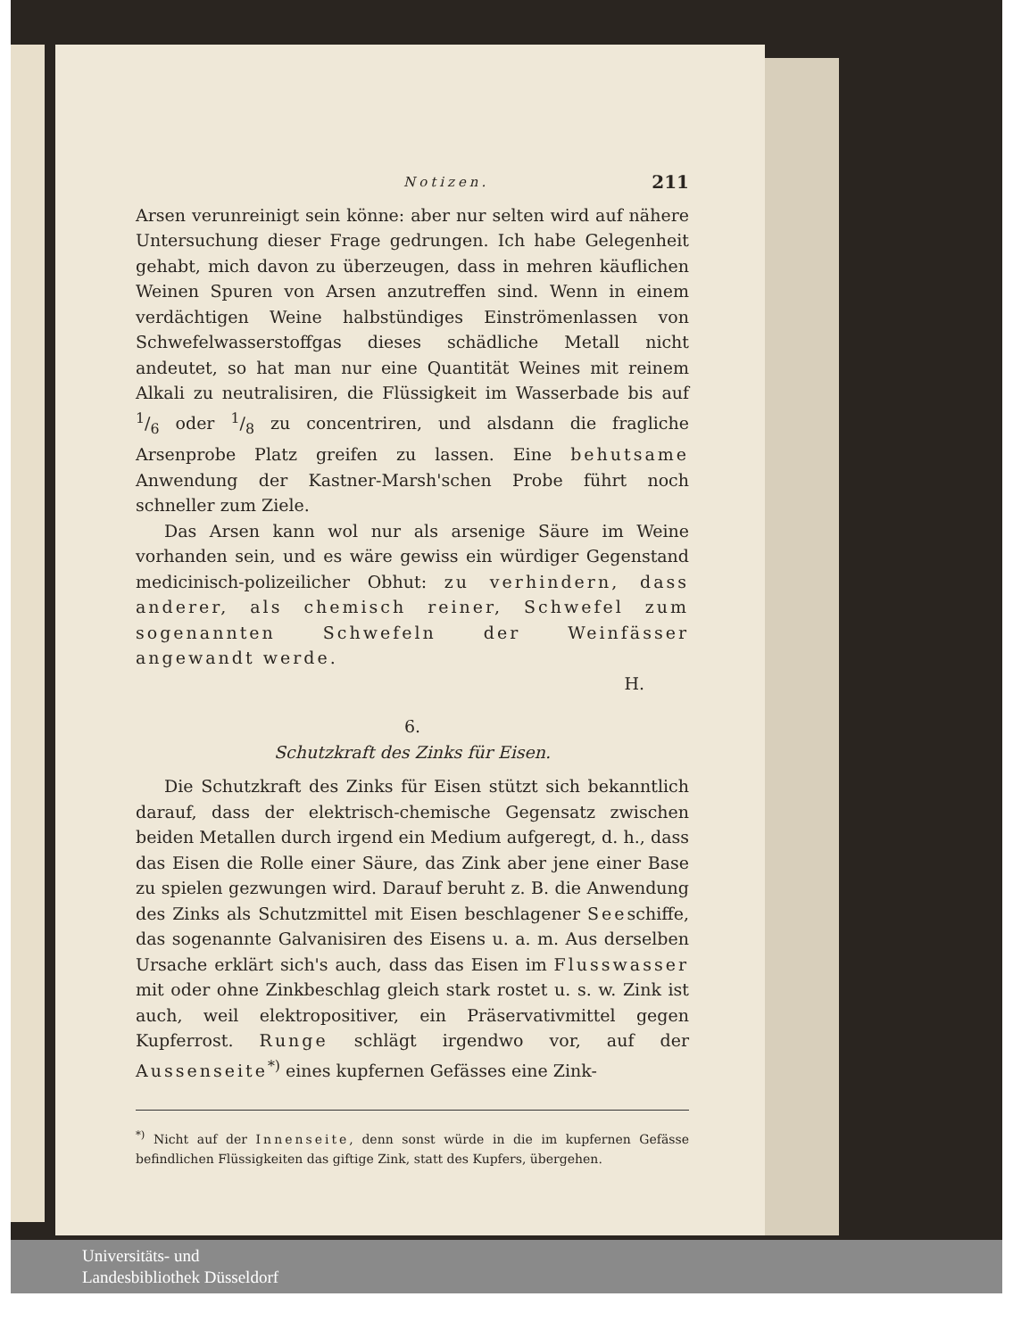Notizen. 211
Arsen verunreinigt sein könne: aber nur selten wird auf nähere Untersuchung dieser Frage gedrungen. Ich habe Gelegenheit gehabt, mich davon zu überzeugen, dass in mehren käuflichen Weinen Spuren von Arsen anzutreffen sind. Wenn in einem verdächtigen Weine halbstündiges Einströmenlassen von Schwefelwasserstoffgas dieses schädliche Metall nicht andeutet, so hat man nur eine Quantität Weines mit reinem Alkali zu neutralisiren, die Flüssigkeit im Wasserbade bis auf 1/6 oder 1/8 zu concentriren, und alsdann die fragliche Arsenprobe Platz greifen zu lassen. Eine behutsame Anwendung der Kastner-Marsh'schen Probe führt noch schneller zum Ziele.
Das Arsen kann wol nur als arsenige Säure im Weine vorhanden sein, und es wäre gewiss ein würdiger Gegenstand medicinisch-polizeilicher Obhut: zu verhindern, dass anderer, als chemisch reiner, Schwefel zum sogenannten Schwefeln der Weinfässer angewandt werde.
H.
6.
Schutzkraft des Zinks für Eisen.
Die Schutzkraft des Zinks für Eisen stützt sich bekanntlich darauf, dass der elektrisch-chemische Gegensatz zwischen beiden Metallen durch irgend ein Medium aufgeregt, d. h., dass das Eisen die Rolle einer Säure, das Zink aber jene einer Base zu spielen gezwungen wird. Darauf beruht z. B. die Anwendung des Zinks als Schutzmittel mit Eisen beschlagener Seeschiffe, das sogenannte Galvanisiren des Eisens u. a. m. Aus derselben Ursache erklärt sich's auch, dass das Eisen im Flusswasser mit oder ohne Zinkbeschlag gleich stark rostet u. s. w. Zink ist auch, weil elektropositiver, ein Präservativmittel gegen Kupferrost. Runge schlägt irgendwo vor, auf der Aussenseite<sup>*)</sup> eines kupfernen Gefässes eine Zink-
<sup>*)</sup> Nicht auf der Innenseite, denn sonst würde in die im kupfernen Gefässe befindlichen Flüssigkeiten das giftige Zink, statt des Kupfers, übergehen.
Universitäts- und
Landesbibliothek Düsseldorf